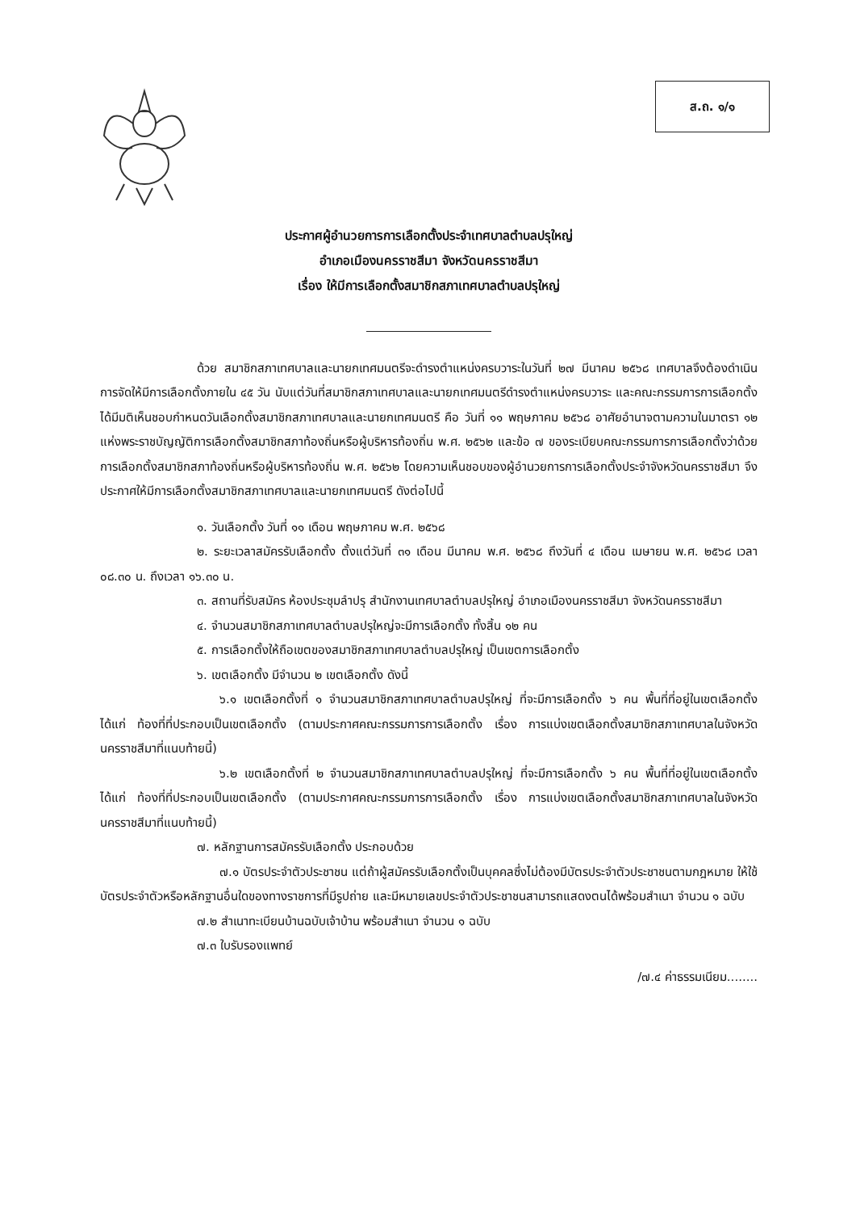ส.ถ. ๑/๑
ประกาศผู้อำนวยการการเลือกตั้งประจำเทศบาลตำบลปรุใหญ่
อำเภอเมืองนครราชสีมา จังหวัดนครราชสีมา
เรื่อง ให้มีการเลือกตั้งสมาชิกสภาเทศบาลตำบลปรุใหญ่
ด้วย สมาชิกสภาเทศบาลและนายกเทศมนตรีจะดำรงตำแหน่งครบวาระในวันที่ ๒๗ มีนาคม ๒๕๖๘ เทศบาลจึงต้องดำเนินการจัดให้มีการเลือกตั้งภายใน ๔๕ วัน นับแต่วันที่สมาชิกสภาเทศบาลและนายกเทศมนตรีดำรงตำแหน่งครบวาระ และคณะกรรมการการเลือกตั้งได้มีมติเห็นชอบกำหนดวันเลือกตั้งสมาชิกสภาเทศบาลและนายกเทศมนตรี คือ วันที่ ๑๑ พฤษภาคม ๒๕๖๘ อาศัยอำนาจตามความในมาตรา ๑๒ แห่งพระราชบัญญัติการเลือกตั้งสมาชิกสภาท้องถิ่นหรือผู้บริหารท้องถิ่น พ.ศ. ๒๕๖๒ และข้อ ๗ ของระเบียบคณะกรรมการการเลือกตั้งว่าด้วยการเลือกตั้งสมาชิกสภาท้องถิ่นหรือผู้บริหารท้องถิ่น พ.ศ. ๒๕๖๒ โดยความเห็นชอบของผู้อำนวยการการเลือกตั้งประจำจังหวัดนครราชสีมา จึงประกาศให้มีการเลือกตั้งสมาชิกสภาเทศบาลและนายกเทศมนตรี ดังต่อไปนี้
๑. วันเลือกตั้ง วันที่ ๑๑ เดือน พฤษภาคม พ.ศ. ๒๕๖๘
๒. ระยะเวลาสมัครรับเลือกตั้ง ตั้งแต่วันที่ ๓๑ เดือน มีนาคม พ.ศ. ๒๕๖๘ ถึงวันที่ ๔ เดือน เมษายน พ.ศ. ๒๕๖๘ เวลา ๐๘.๓๐ น. ถึงเวลา ๑๖.๓๐ น.
๓. สถานที่รับสมัคร ห้องประชุมลำปรุ สำนักงานเทศบาลตำบลปรุใหญ่ อำเภอเมืองนครราชสีมา จังหวัดนครราชสีมา
๔. จำนวนสมาชิกสภาเทศบาลตำบลปรุใหญ่จะมีการเลือกตั้ง ทั้งสิ้น ๑๒ คน
๕. การเลือกตั้งให้ถือเขตของสมาชิกสภาเทศบาลตำบลปรุใหญ่ เป็นเขตการเลือกตั้ง
๖. เขตเลือกตั้ง มีจำนวน ๒ เขตเลือกตั้ง ดังนี้
๖.๑ เขตเลือกตั้งที่ ๑ จำนวนสมาชิกสภาเทศบาลตำบลปรุใหญ่ ที่จะมีการเลือกตั้ง ๖ คน พื้นที่ที่อยู่ในเขตเลือกตั้ง ได้แก่ ท้องที่ที่ประกอบเป็นเขตเลือกตั้ง (ตามประกาศคณะกรรมการการเลือกตั้ง เรื่อง การแบ่งเขตเลือกตั้งสมาชิกสภาเทศบาลในจังหวัดนครราชสีมาที่แนบท้ายนี้)
๖.๒ เขตเลือกตั้งที่ ๒ จำนวนสมาชิกสภาเทศบาลตำบลปรุใหญ่ ที่จะมีการเลือกตั้ง ๖ คน พื้นที่ที่อยู่ในเขตเลือกตั้ง ได้แก่ ท้องที่ที่ประกอบเป็นเขตเลือกตั้ง (ตามประกาศคณะกรรมการการเลือกตั้ง เรื่อง การแบ่งเขตเลือกตั้งสมาชิกสภาเทศบาลในจังหวัดนครราชสีมาที่แนบท้ายนี้)
๗. หลักฐานการสมัครรับเลือกตั้ง ประกอบด้วย
๗.๑ บัตรประจำตัวประชาชน แต่ถ้าผู้สมัครรับเลือกตั้งเป็นบุคคลซึ่งไม่ต้องมีบัตรประจำตัวประชาชนตามกฎหมาย ให้ใช้บัตรประจำตัวหรือหลักฐานอื่นใดของทางราชการที่มีรูปถ่าย และมีหมายเลขประจำตัวประชาชนสามารถแสดงตนได้พร้อมสำเนา จำนวน ๑ ฉบับ
๗.๒ สำเนาทะเบียนบ้านฉบับเจ้าบ้าน พร้อมสำเนา จำนวน ๑ ฉบับ
๗.๓ ใบรับรองแพทย์
/๗.๔ ค่าธรรมเนียม........